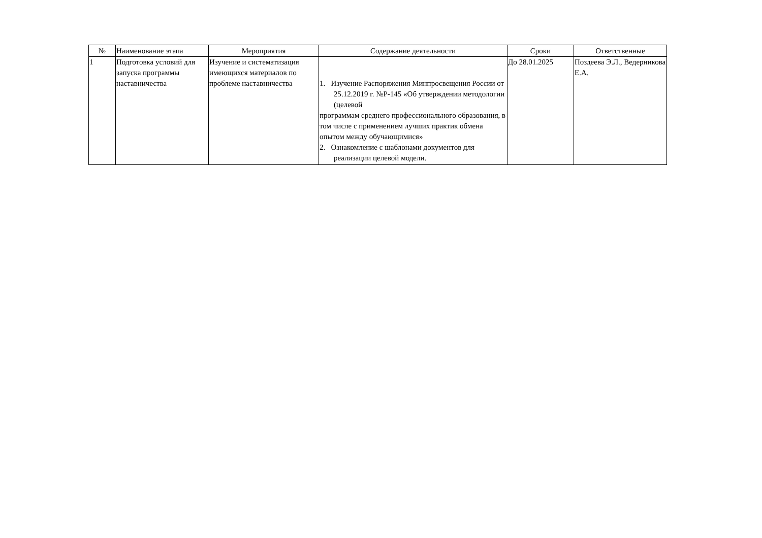| № | Наименование этапа | Мероприятия | Содержание деятельности | Сроки | Ответственные |
| --- | --- | --- | --- | --- | --- |
| 1 | Подготовка условий для запуска программы наставничества | Изучение и систематизация имеющихся материалов по проблеме наставничества | 1. Изучение Распоряжения Минпросвещения России от 25.12.2019 г. №Р-145 «Об утверждении методологии (целевой программам среднего профессионального образования, в том числе с применением лучших практик обмена опытом между обучающимися» 2. Ознакомление с шаблонами документов для реализации целевой модели. | До 28.01.2025 | Поздеева Э.Л., Ведерникова Е.А. |